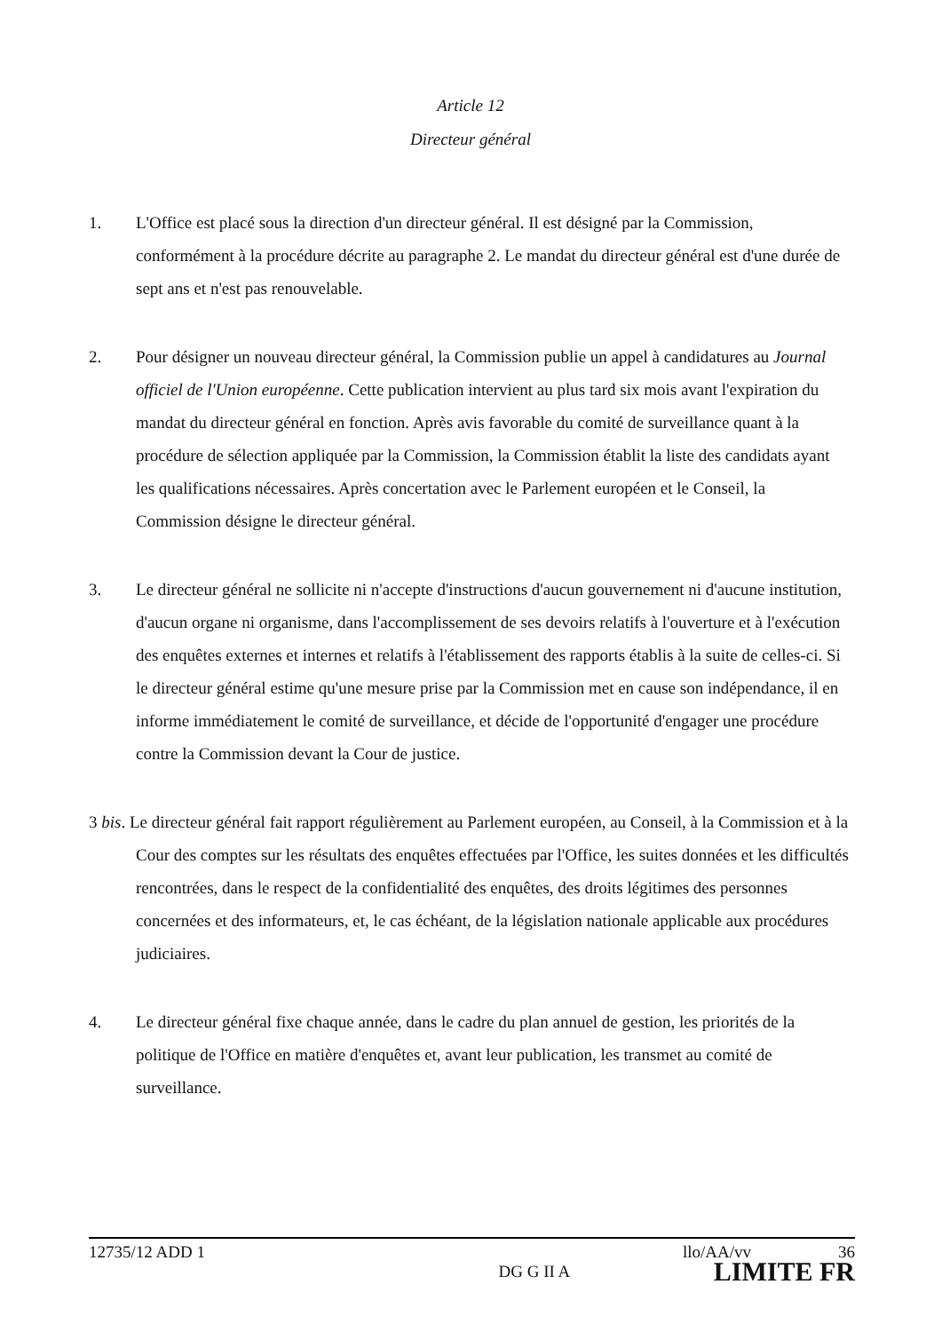Article 12
Directeur général
1. L'Office est placé sous la direction d'un directeur général. Il est désigné par la Commission, conformément à la procédure décrite au paragraphe 2. Le mandat du directeur général est d'une durée de sept ans et n'est pas renouvelable.
2. Pour désigner un nouveau directeur général, la Commission publie un appel à candidatures au Journal officiel de l'Union européenne. Cette publication intervient au plus tard six mois avant l'expiration du mandat du directeur général en fonction. Après avis favorable du comité de surveillance quant à la procédure de sélection appliquée par la Commission, la Commission établit la liste des candidats ayant les qualifications nécessaires. Après concertation avec le Parlement européen et le Conseil, la Commission désigne le directeur général.
3. Le directeur général ne sollicite ni n'accepte d'instructions d'aucun gouvernement ni d'aucune institution, d'aucun organe ni organisme, dans l'accomplissement de ses devoirs relatifs à l'ouverture et à l'exécution des enquêtes externes et internes et relatifs à l'établissement des rapports établis à la suite de celles-ci. Si le directeur général estime qu'une mesure prise par la Commission met en cause son indépendance, il en informe immédiatement le comité de surveillance, et décide de l'opportunité d'engager une procédure contre la Commission devant la Cour de justice.
3 bis. Le directeur général fait rapport régulièrement au Parlement européen, au Conseil, à la Commission et à la Cour des comptes sur les résultats des enquêtes effectuées par l'Office, les suites données et les difficultés rencontrées, dans le respect de la confidentialité des enquêtes, des droits légitimes des personnes concernées et des informateurs, et, le cas échéant, de la législation nationale applicable aux procédures judiciaires.
4. Le directeur général fixe chaque année, dans le cadre du plan annuel de gestion, les priorités de la politique de l'Office en matière d'enquêtes et, avant leur publication, les transmet au comité de surveillance.
12735/12 ADD 1 llo/AA/vv 36
DG G II A LIMITE FR